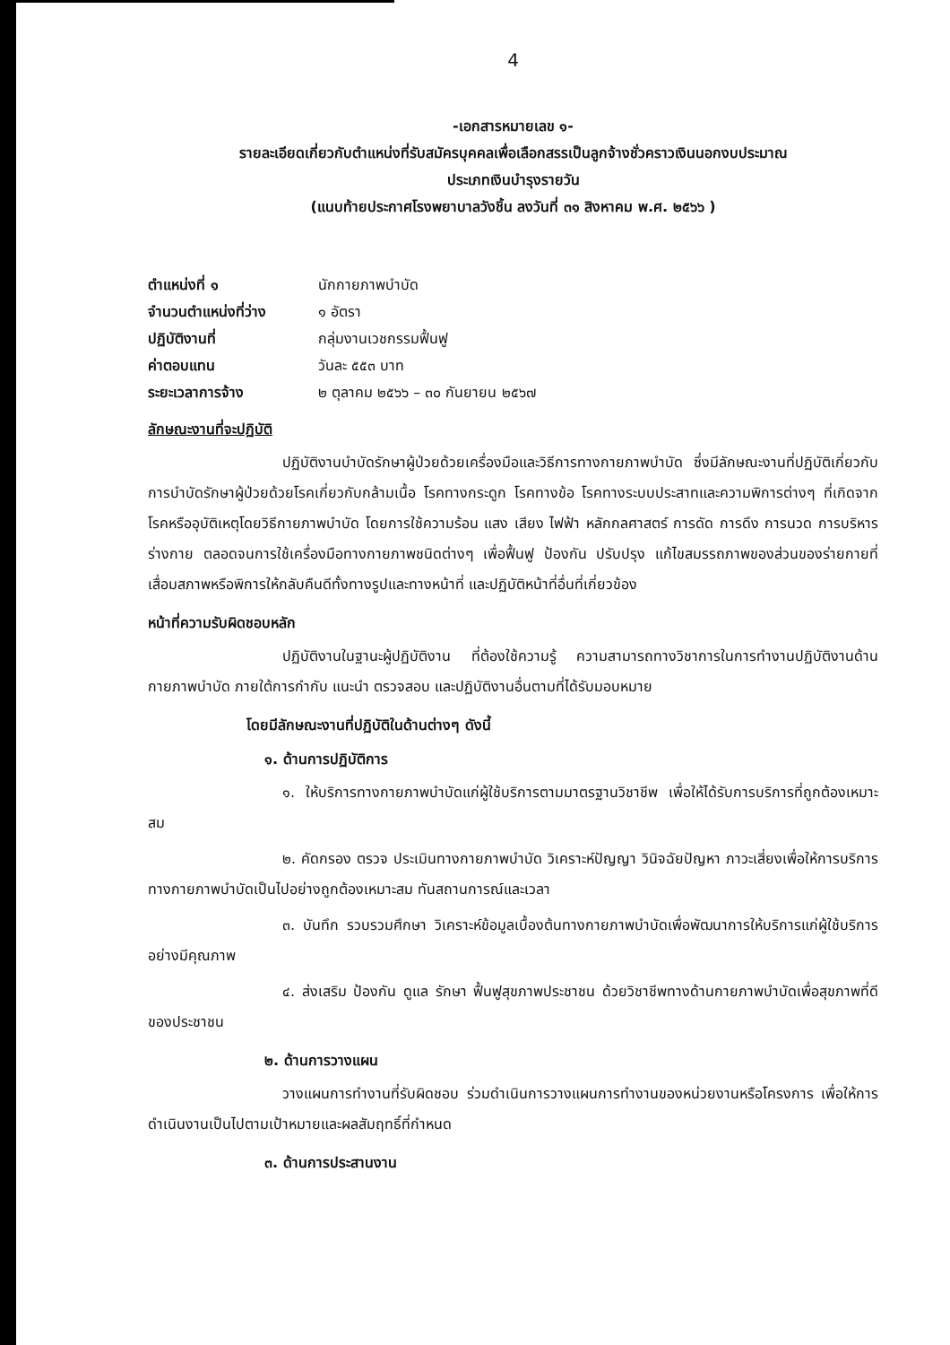4
-เอกสารหมายเลข ๑-
รายละเอียดเกี่ยวกับตำแหน่งที่รับสมัครบุคคลเพื่อเลือกสรรเป็นลูกจ้างชั่วคราวเงินนอกงบประมาณ
ประเภทเงินบำรุงรายวัน
(แนบท้ายประกาศโรงพยาบาลวังชิ้น ลงวันที่ ๓๑ สิงหาคม พ.ศ. ๒๕๖๖ )
| ตำแหน่งที่ ๑ | นักกายภาพบำบัด |
| จำนวนตำแหน่งที่ว่าง | ๑ อัตรา |
| ปฏิบัติงานที่ | กลุ่มงานเวชกรรมฟื้นฟู |
| ค่าตอบแทน | วันละ ๕๕๓ บาท |
| ระยะเวลาการจ้าง | ๒ ตุลาคม ๒๕๖๖ – ๓๐ กันยายน ๒๕๖๗ |
ลักษณะงานที่จะปฏิบัติ
ปฏิบัติงานบำบัดรักษาผู้ป่วยด้วยเครื่องมือและวิธีการทางกายภาพบำบัด ซึ่งมีลักษณะงานที่ปฏิบัติเกี่ยวกับการบำบัดรักษาผู้ป่วยด้วยโรคเกี่ยวกับกล้ามเนื้อ โรคทางกระดูก โรคทางข้อ โรคทางระบบประสาทและความพิการต่างๆ ที่เกิดจากโรคหรืออุบัติเหตุโดยวิธีกายภาพบำบัด โดยการใช้ความร้อน แสง เสียง ไฟฟ้า หลักกลศาสตร์ การดัด การดึง การนวด การบริหารร่างกาย ตลอดจนการใช้เครื่องมือทางกายภาพชนิดต่างๆ เพื่อฟื้นฟู ป้องกัน ปรับปรุง แก้ไขสมรรถภาพของส่วนของร่ายกายที่เสื่อมสภาพหรือพิการให้กลับคืนดีทั้งทางรูปและทางหน้าที่ และปฏิบัติหน้าที่อื่นที่เกี่ยวข้อง
หน้าที่ความรับผิดชอบหลัก
ปฏิบัติงานในฐานะผู้ปฏิบัติงาน ที่ต้องใช้ความรู้ ความสามารถทางวิชาการในการทำงานปฏิบัติงานด้านกายภาพบำบัด ภายใต้การกำกับ แนะนำ ตรวจสอบ และปฏิบัติงานอื่นตามที่ได้รับมอบหมาย
โดยมีลักษณะงานที่ปฏิบัติในด้านต่างๆ ดังนี้
๑. ด้านการปฏิบัติการ
๑. ให้บริการทางกายภาพบำบัดแก่ผู้ใช้บริการตามมาตรฐานวิชาชีพ เพื่อให้ได้รับการบริการที่ถูกต้องเหมาะสม
๒. คัดกรอง ตรวจ ประเมินทางกายภาพบำบัด วิเคราะห์ปัญญา วินิจฉัยปัญหา ภาวะเสี่ยงเพื่อให้การบริการทางกายภาพบำบัดเป็นไปอย่างถูกต้องเหมาะสม ทันสถานการณ์และเวลา
๓. บันทึก รวบรวมศึกษา วิเคราะห์ข้อมูลเบื้องต้นทางกายภาพบำบัดเพื่อพัฒนาการให้บริการแก่ผู้ใช้บริการอย่างมีคุณภาพ
๔. ส่งเสริม ป้องกัน ดูแล รักษา ฟื้นฟูสุขภาพประชาชน ด้วยวิชาชีพทางด้านกายภาพบำบัดเพื่อสุขภาพที่ดีของประชาชน
๒. ด้านการวางแผน
วางแผนการทำงานที่รับผิดชอบ ร่วมดำเนินการวางแผนการทำงานของหน่วยงานหรือโครงการ เพื่อให้การดำเนินงานเป็นไปตามเป้าหมายและผลสัมฤทธิ์ที่กำหนด
๓. ด้านการประสานงาน